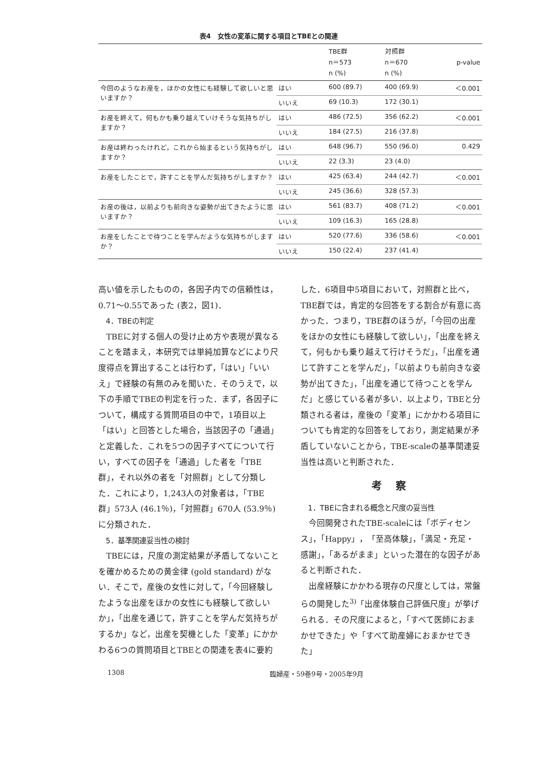表4　女性の変革に関する項目とTBEとの関連
| | | TBE群 n＝573 n (%) | 対照群 n＝670 n (%) | p-value |
| --- | --- | --- | --- | --- |
| 今回のようなお産を，ほかの女性にも経験して欲しいと思いますか？ | はい | 600 (89.7) | 400 (69.9) | ＜0.001 |
| | いいえ | 69 (10.3) | 172 (30.1) | |
| お産を終えて，何もかも乗り越えていけそうな気持ちがしますか？ | はい | 486 (72.5) | 356 (62.2) | ＜0.001 |
| | いいえ | 184 (27.5) | 216 (37.8) | |
| お産は終わったけれど，これから始まるという気持ちがしますか？ | はい | 648 (96.7) | 550 (96.0) | 0.429 |
| | いいえ | 22 (3.3) | 23 (4.0) | |
| お産をしたことで，許すことを学んだ気持ちがしますか？ | はい | 425 (63.4) | 244 (42.7) | ＜0.001 |
| | いいえ | 245 (36.6) | 328 (57.3) | |
| お産の後は，以前よりも前向きな姿勢が出てきたように思いますか？ | はい | 561 (83.7) | 408 (71.2) | ＜0.001 |
| | いいえ | 109 (16.3) | 165 (28.8) | |
| お産をしたことで待つことを学んだような気持ちがしますか？ | はい | 520 (77.6) | 336 (58.6) | ＜0.001 |
| | いいえ | 150 (22.4) | 237 (41.4) | |
高い値を示したものの，各因子内での信頼性は，0.71～0.55であった (表2，図1)．
4．TBEの判定
TBEに対する個人の受け止め方や表現が異なることを踏まえ，本研究では単純加算などにより尺度得点を算出することは行わず，「はい」「いいえ」で経験の有無のみを聞いた．そのうえで，以下の手順でTBEの判定を行った．まず，各因子について，構成する質問項目の中で，1項目以上「はい」と回答とした場合，当該因子の「通過」と定義した．これを5つの因子すべてについて行い，すべての因子を「通過」した者を「TBE群」，それ以外の者を「対照群」として分類した．これにより，1,243人の対象者は，「TBE群」573人 (46.1％)，「対照群」670人 (53.9％) に分類された．
5．基準関連妥当性の検討
TBEには，尺度の測定結果が矛盾してないことを確かめるための黄金律 (gold standard) がない．そこで，産後の女性に対して，「今回経験したような出産をほかの女性にも経験して欲しいか」，「出産を通じて，許すことを学んだ気持ちがするか」など，出産を契機とした「変革」にかかわる6つの質問項目とTBEとの関連を表4に要約
した．6項目中5項目において，対照群と比べ，TBE群では，肯定的な回答をする割合が有意に高かった．つまり，TBE群のほうが，「今回の出産をほかの女性にも経験して欲しい」，「出産を終えて，何もかも乗り越えて行けそうだ」，「出産を通じて許すことを学んだ」，「以前よりも前向きな姿勢が出てきた」，「出産を通じて待つことを学んだ」と感じている者が多い．以上より，TBEと分類される者は，産後の「変革」にかかわる項目についても肯定的な回答をしており，測定結果が矛盾していないことから，TBE-scaleの基準関連妥当性は高いと判断された．
考 察
1．TBEに含まれる概念と尺度の妥当性
今回開発されたTBE-scaleには「ボディセンス」，「Happy」，「至高体験」，「満足・充足・感謝」，「あるがまま」といった潜在的な因子があると判断された．
出産経験にかかわる現存の尺度としては，常盤らの開発した<sup>3)</sup>「出産体験自己評価尺度」が挙げられる．その尺度によると，「すべて医師におまかせできた」や「すべて助産婦におまかせできた」
1308 臨婦産・59巻9号・2005年9月